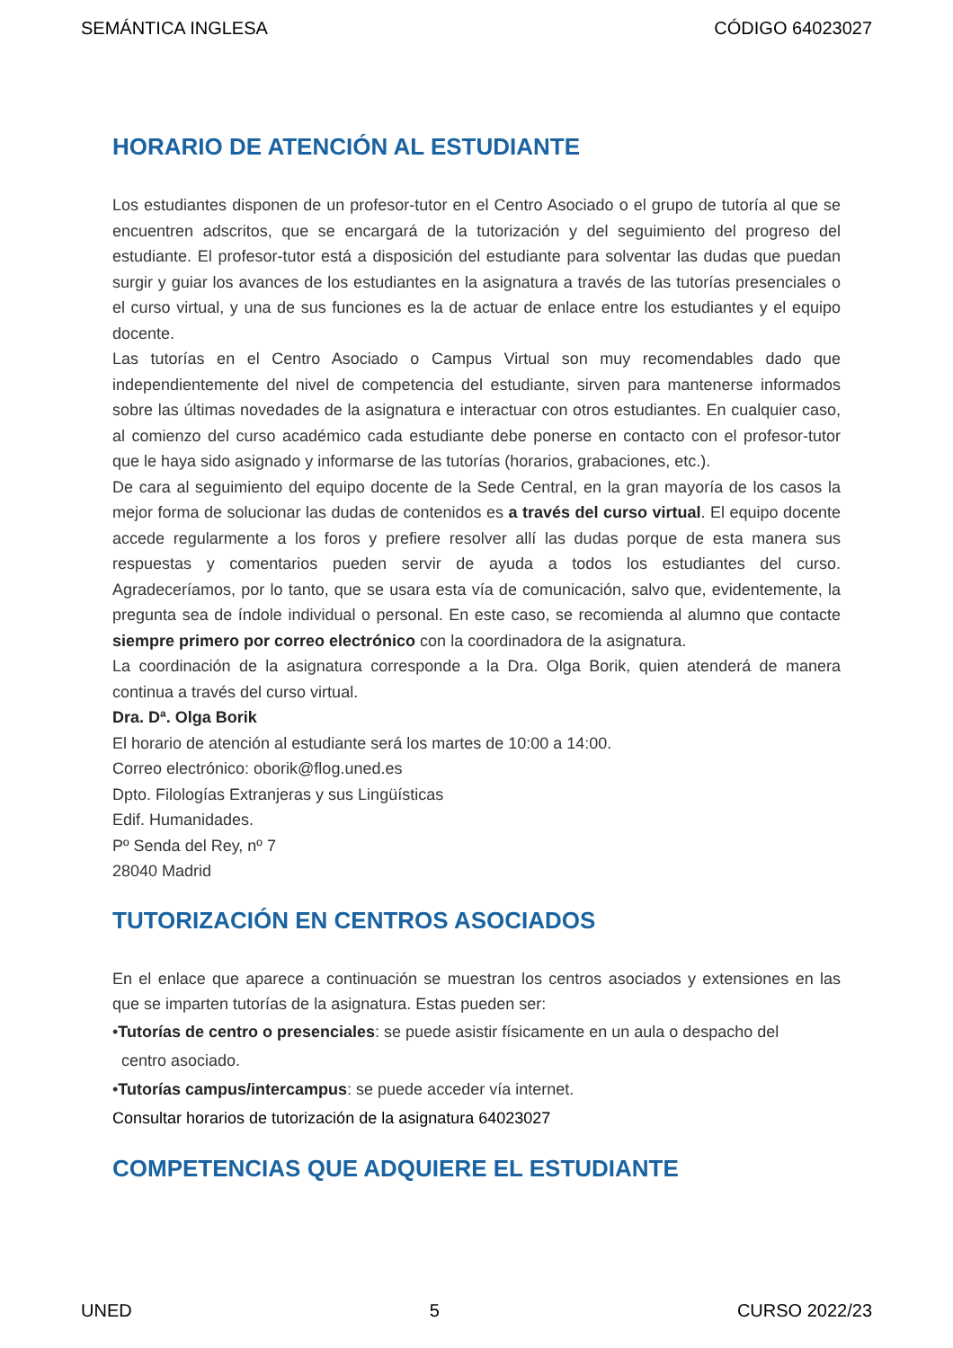SEMÁNTICA INGLESA CÓDIGO 64023027
HORARIO DE ATENCIÓN AL ESTUDIANTE
Los estudiantes disponen de un profesor-tutor en el Centro Asociado o el grupo de tutoría al que se encuentren adscritos, que se encargará de la tutorización y del seguimiento del progreso del estudiante. El profesor-tutor está a disposición del estudiante para solventar las dudas que puedan surgir y guiar los avances de los estudiantes en la asignatura a través de las tutorías presenciales o el curso virtual, y una de sus funciones es la de actuar de enlace entre los estudiantes y el equipo docente.
Las tutorías en el Centro Asociado o Campus Virtual son muy recomendables dado que independientemente del nivel de competencia del estudiante, sirven para mantenerse informados sobre las últimas novedades de la asignatura e interactuar con otros estudiantes. En cualquier caso, al comienzo del curso académico cada estudiante debe ponerse en contacto con el profesor-tutor que le haya sido asignado y informarse de las tutorías (horarios, grabaciones, etc.).
De cara al seguimiento del equipo docente de la Sede Central, en la gran mayoría de los casos la mejor forma de solucionar las dudas de contenidos es a través del curso virtual. El equipo docente accede regularmente a los foros y prefiere resolver allí las dudas porque de esta manera sus respuestas y comentarios pueden servir de ayuda a todos los estudiantes del curso. Agradeceríamos, por lo tanto, que se usara esta vía de comunicación, salvo que, evidentemente, la pregunta sea de índole individual o personal. En este caso, se recomienda al alumno que contacte siempre primero por correo electrónico con la coordinadora de la asignatura.
La coordinación de la asignatura corresponde a la Dra. Olga Borik, quien atenderá de manera continua a través del curso virtual.
Dra. Dª. Olga Borik
El horario de atención al estudiante será los martes de 10:00 a 14:00.
Correo electrónico: oborik@flog.uned.es
Dpto. Filologías Extranjeras y sus Lingüísticas
Edif. Humanidades.
Pº Senda del Rey, nº 7
28040 Madrid
TUTORIZACIÓN EN CENTROS ASOCIADOS
En el enlace que aparece a continuación se muestran los centros asociados y extensiones en las que se imparten tutorías de la asignatura. Estas pueden ser:
•Tutorías de centro o presenciales: se puede asistir físicamente en un aula o despacho del
centro asociado.
•Tutorías campus/intercampus: se puede acceder vía internet.
Consultar horarios de tutorización de la asignatura 64023027
COMPETENCIAS QUE ADQUIERE EL ESTUDIANTE
UNED 5 CURSO 2022/23